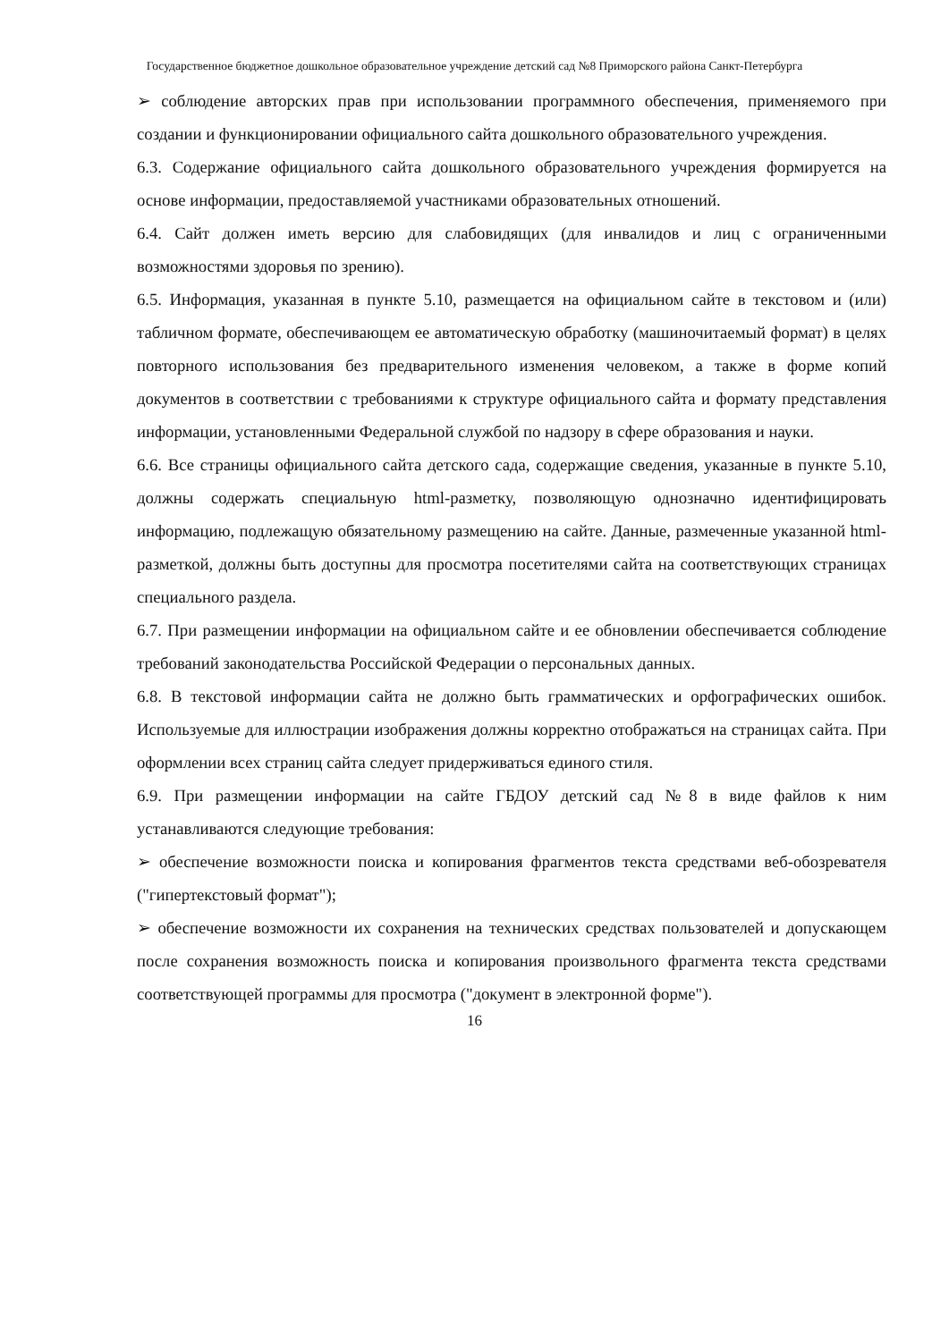Государственное бюджетное дошкольное образовательное учреждение детский сад №8 Приморского района Санкт-Петербурга
➢ соблюдение авторских прав при использовании программного обеспечения, применяемого при создании и функционировании официального сайта дошкольного образовательного учреждения.
6.3. Содержание официального сайта дошкольного образовательного учреждения формируется на основе информации, предоставляемой участниками образовательных отношений.
6.4. Сайт должен иметь версию для слабовидящих (для инвалидов и лиц с ограниченными возможностями здоровья по зрению).
6.5. Информация, указанная в пункте 5.10, размещается на официальном сайте в текстовом и (или) табличном формате, обеспечивающем ее автоматическую обработку (машиночитаемый формат) в целях повторного использования без предварительного изменения человеком, а также в форме копий документов в соответствии с требованиями к структуре официального сайта и формату представления информации, установленными Федеральной службой по надзору в сфере образования и науки.
6.6. Все страницы официального сайта детского сада, содержащие сведения, указанные в пункте 5.10, должны содержать специальную html-разметку, позволяющую однозначно идентифицировать информацию, подлежащую обязательному размещению на сайте. Данные, размеченные указанной html-разметкой, должны быть доступны для просмотра посетителями сайта на соответствующих страницах специального раздела.
6.7. При размещении информации на официальном сайте и ее обновлении обеспечивается соблюдение требований законодательства Российской Федерации о персональных данных.
6.8. В текстовой информации сайта не должно быть грамматических и орфографических ошибок. Используемые для иллюстрации изображения должны корректно отображаться на страницах сайта. При оформлении всех страниц сайта следует придерживаться единого стиля.
6.9. При размещении информации на сайте ГБДОУ детский сад №8 в виде файлов к ним устанавливаются следующие требования:
➢ обеспечение возможности поиска и копирования фрагментов текста средствами веб-обозревателя ("гипертекстовый формат");
➢ обеспечение возможности их сохранения на технических средствах пользователей и допускающем после сохранения возможность поиска и копирования произвольного фрагмента текста средствами соответствующей программы для просмотра ("документ в электронной форме").
16